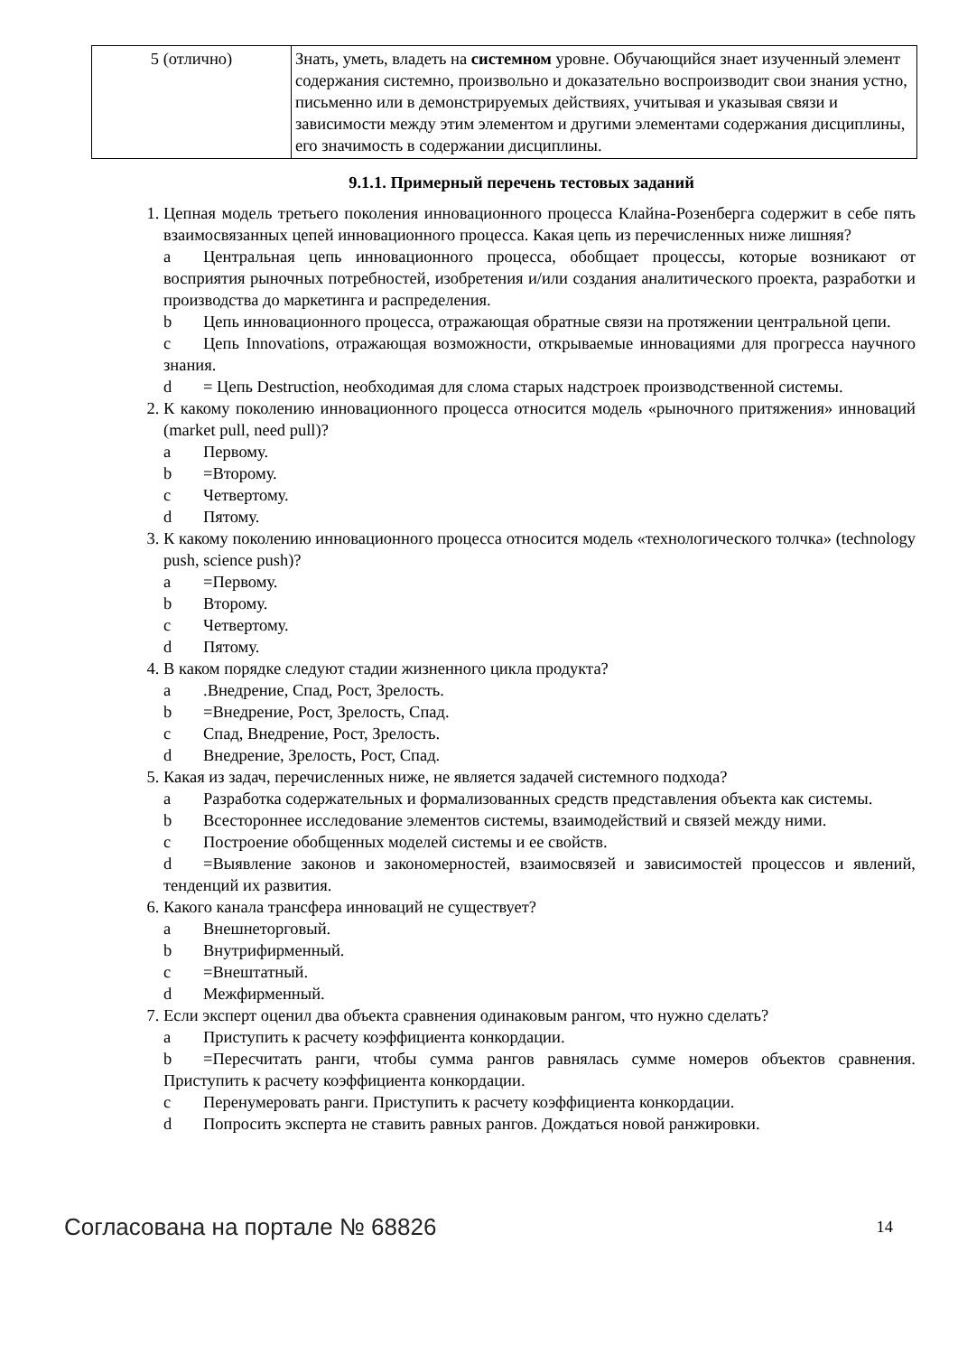| 5 (отлично) | Знать, уметь, владеть на системном уровне. Обучающийся знает изученный элемент содержания системно, произвольно и доказательно воспроизводит свои знания устно, письменно или в демонстрируемых действиях, учитывая и указывая связи и зависимости между этим элементом и другими элементами содержания дисциплины, его значимость в содержании дисциплины. |
9.1.1. Примерный перечень тестовых заданий
1. Цепная модель третьего поколения инновационного процесса Клайна-Розенберга содержит в себе пять взаимосвязанных цепей инновационного процесса. Какая цепь из перечисленных ниже лишняя?
a Центральная цепь инновационного процесса, обобщает процессы, которые возникают от восприятия рыночных потребностей, изобретения и/или создания аналитического проекта, разработки и производства до маркетинга и распределения.
b Цепь инновационного процесса, отражающая обратные связи на протяжении центральной цепи.
c Цепь Innovations, отражающая возможности, открываемые инновациями для прогресса научного знания.
d = Цепь Destruction, необходимая для слома старых надстроек производственной системы.
2. К какому поколению инновационного процесса относится модель «рыночного притяжения» инноваций (market pull, need pull)?
a Первому.
b =Второму.
c Четвертому.
d Пятому.
3. К какому поколению инновационного процесса относится модель «технологического толчка» (technology push, science push)?
a =Первому.
b Второму.
c Четвертому.
d Пятому.
4. В каком порядке следуют стадии жизненного цикла продукта?
a.Внедрение, Спад, Рост, Зрелость.
b =Внедрение, Рост, Зрелость, Спад.
c Спад, Внедрение, Рост, Зрелость.
d Внедрение, Зрелость, Рост, Спад.
5. Какая из задач, перечисленных ниже, не является задачей системного подхода?
a Разработка содержательных и формализованных средств представления объекта как системы.
b Всестороннее исследование элементов системы, взаимодействий и связей между ними.
c Построение обобщенных моделей системы и ее свойств.
d =Выявление законов и закономерностей, взаимосвязей и зависимостей процессов и явлений, тенденций их развития.
6. Какого канала трансфера инноваций не существует?
a Внешнеторговый.
b Внутрифирменный.
c =Внештатный.
d Межфирменный.
7. Если эксперт оценил два объекта сравнения одинаковым рангом, что нужно сделать?
a Приступить к расчету коэффициента конкордации.
b =Пересчитать ранги, чтобы сумма рангов равнялась сумме номеров объектов сравнения. Приступить к расчету коэффициента конкордации.
c Перенумеровать ранги. Приступить к расчету коэффициента конкордации.
d Попросить эксперта не ставить равных рангов. Дождаться новой ранжировки.
Согласована на портале № 68826
14